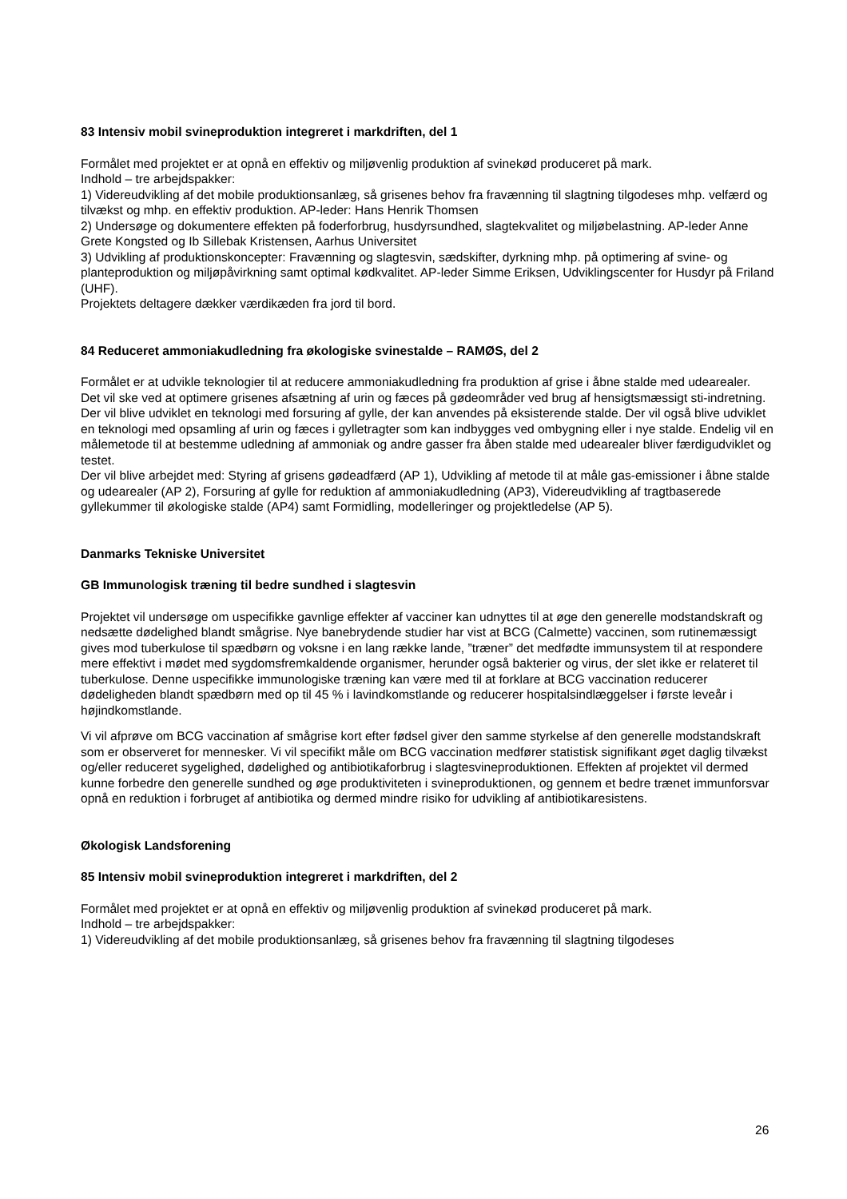83 Intensiv mobil svineproduktion integreret i markdriften, del 1
Formålet med projektet er at opnå en effektiv og miljøvenlig produktion af svinekød produceret på mark.
Indhold – tre arbejdspakker:
1) Videreudvikling af det mobile produktionsanlæg, så grisenes behov fra fravænning til slagtning tilgodeses mhp. velfærd og tilvækst og mhp. en effektiv produktion. AP-leder: Hans Henrik Thomsen
2) Undersøge og dokumentere effekten på foderforbrug, husdyrsundhed, slagtekvalitet og miljøbelastning. AP-leder Anne Grete Kongsted og Ib Sillebak Kristensen, Aarhus Universitet
3) Udvikling af produktionskoncepter: Fravænning og slagtesvin, sædskifter, dyrkning mhp. på optimering af svine- og planteproduktion og miljøpåvirkning samt optimal kødkvalitet. AP-leder Simme Eriksen, Udviklingscenter for Husdyr på Friland (UHF).
Projektets deltagere dækker værdikæden fra jord til bord.
84 Reduceret ammoniakudledning fra økologiske svinestalde – RAMØS, del 2
Formålet er at udvikle teknologier til at reducere ammoniakudledning fra produktion af grise i åbne stalde med udearealer.
Det vil ske ved at optimere grisenes afsætning af urin og fæces på gødeområder ved brug af hensigtsmæssigt sti-indretning. Der vil blive udviklet en teknologi med forsuring af gylle, der kan anvendes på eksisterende stalde. Der vil også blive udviklet en teknologi med opsamling af urin og fæces i gylletragter som kan indbygges ved ombygning eller i nye stalde. Endelig vil en målemetode til at bestemme udledning af ammoniak og andre gasser fra åben stalde med udearealer bliver færdigudviklet og testet.
Der vil blive arbejdet med: Styring af grisens gødeadfærd (AP 1), Udvikling af metode til at måle gas-emissioner i åbne stalde og udearealer (AP 2), Forsuring af gylle for reduktion af ammoniakudledning (AP3), Videreudvikling af tragtbaserede gyllekummer til økologiske stalde (AP4) samt Formidling, modelleringer og projektledelse (AP 5).
Danmarks Tekniske Universitet
GB Immunologisk træning til bedre sundhed i slagtesvin
Projektet vil undersøge om uspecifikke gavnlige effekter af vacciner kan udnyttes til at øge den generelle modstandskraft og nedsætte dødelighed blandt smågrise. Nye banebrydende studier har vist at BCG (Calmette) vaccinen, som rutinemæssigt gives mod tuberkulose til spædbørn og voksne i en lang række lande, ”træner” det medfødte immunsystem til at respondere mere effektivt i mødet med sygdomsfremkaldende organismer, herunder også bakterier og virus, der slet ikke er relateret til tuberkulose. Denne uspecifikke immunologiske træning kan være med til at forklare at BCG vaccination reducerer dødeligheden blandt spædbørn med op til 45 % i lavindkomstlande og reducerer hospitalsindlæggelser i første leveår i højindkomstlande.
Vi vil afprøve om BCG vaccination af smågrise kort efter fødsel giver den samme styrkelse af den generelle modstandskraft som er observeret for mennesker. Vi vil specifikt måle om BCG vaccination medfører statistisk signifikant øget daglig tilvækst og/eller reduceret sygelighed, dødelighed og antibiotikaforbrug i slagtesvineproduktionen. Effekten af projektet vil dermed kunne forbedre den generelle sundhed og øge produktiviteten i svineproduktionen, og gennem et bedre trænet immunforsvar opnå en reduktion i forbruget af antibiotika og dermed mindre risiko for udvikling af antibiotikaresistens.
Økologisk Landsforening
85 Intensiv mobil svineproduktion integreret i markdriften, del 2
Formålet med projektet er at opnå en effektiv og miljøvenlig produktion af svinekød produceret på mark.
Indhold – tre arbejdspakker:
1) Videreudvikling af det mobile produktionsanlæg, så grisenes behov fra fravænning til slagtning tilgodeses
26